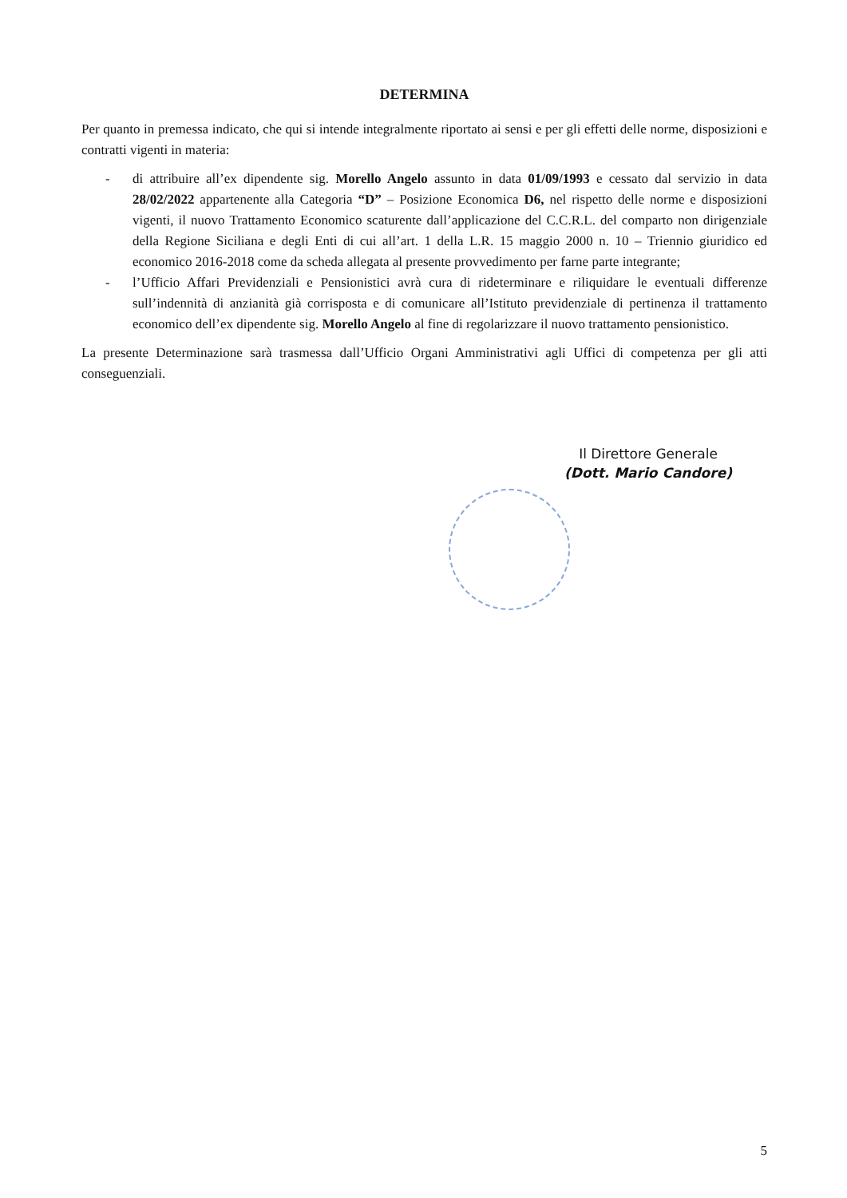DETERMINA
Per quanto in premessa indicato, che qui si intende integralmente riportato ai sensi e per gli effetti delle norme, disposizioni e contratti vigenti in materia:
- di attribuire all’ex dipendente sig. Morello Angelo assunto in data 01/09/1993 e cessato dal servizio in data 28/02/2022 appartenente alla Categoria “D” – Posizione Economica D6, nel rispetto delle norme e disposizioni vigenti, il nuovo Trattamento Economico scaturente dall’applicazione del C.C.R.L. del comparto non dirigenziale della Regione Siciliana e degli Enti di cui all’art. 1 della L.R. 15 maggio 2000 n. 10 – Triennio giuridico ed economico 2016-2018 come da scheda allegata al presente provvedimento per farne parte integrante;
- l’Ufficio Affari Previdenziali e Pensionistici avrà cura di rideterminare e riliquidare le eventuali differenze sull’indennità di anzianità già corrisposta e di comunicare all’Istituto previdenziale di pertinenza il trattamento economico dell’ex dipendente sig. Morello Angelo al fine di regolarizzare il nuovo trattamento pensionistico.
La presente Determinazione sarà trasmessa dall’Ufficio Organi Amministrativi agli Uffici di competenza per gli atti conseguenziali.
Il Direttore Generale
(Dott. Mario Candore)
5